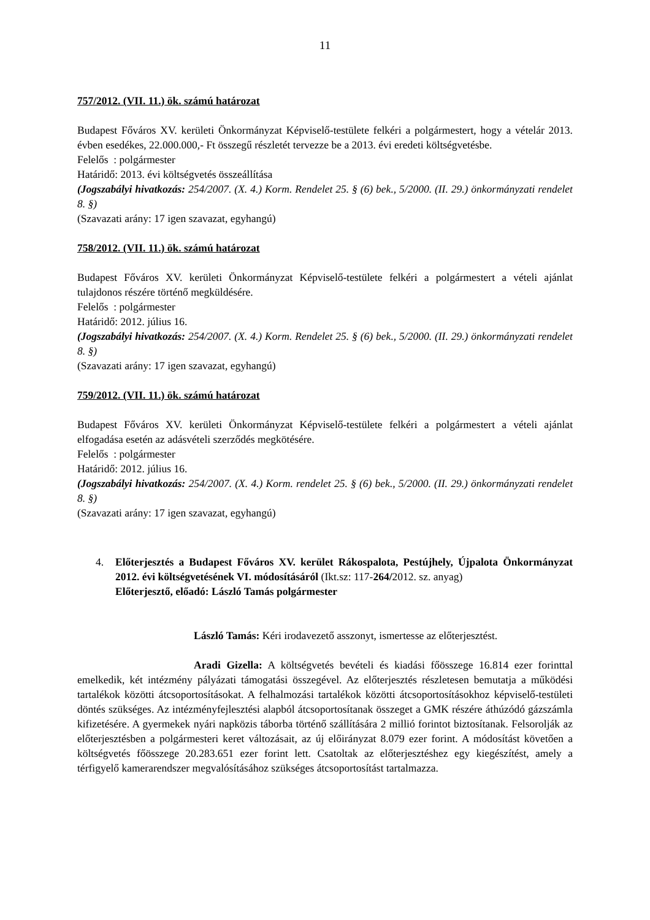11
757/2012. (VII. 11.) ök. számú határozat
Budapest Főváros XV. kerületi Önkormányzat Képviselő-testülete felkéri a polgármestert, hogy a vételár 2013. évben esedékes, 22.000.000,- Ft összegű részletét tervezze be a 2013. évi eredeti költségvetésbe.
Felelős : polgármester
Határidő: 2013. évi költségvetés összeállítása
(Jogszabályi hivatkozás: 254/2007. (X. 4.) Korm. Rendelet 25. § (6) bek., 5/2000. (II. 29.) önkormányzati rendelet 8. §)
(Szavazati arány: 17 igen szavazat, egyhangú)
758/2012. (VII. 11.) ök. számú határozat
Budapest Főváros XV. kerületi Önkormányzat Képviselő-testülete felkéri a polgármestert a vételi ajánlat tulajdonos részére történő megküldésére.
Felelős : polgármester
Határidő: 2012. július 16.
(Jogszabályi hivatkozás: 254/2007. (X. 4.) Korm. Rendelet 25. § (6) bek., 5/2000. (II. 29.) önkormányzati rendelet 8. §)
(Szavazati arány: 17 igen szavazat, egyhangú)
759/2012. (VII. 11.) ök. számú határozat
Budapest Főváros XV. kerületi Önkormányzat Képviselő-testülete felkéri a polgármestert a vételi ajánlat elfogadása esetén az adásvételi szerződés megkötésére.
Felelős : polgármester
Határidő: 2012. július 16.
(Jogszabályi hivatkozás: 254/2007. (X. 4.) Korm. rendelet 25. § (6) bek., 5/2000. (II. 29.) önkormányzati rendelet 8. §)
(Szavazati arány: 17 igen szavazat, egyhangú)
4. Előterjesztés a Budapest Főváros XV. kerület Rákospalota, Pestújhely, Újpalota Önkormányzat 2012. évi költségvetésének VI. módosításáról (Ikt.sz: 117-264/2012. sz. anyag)
Előterjesztő, előadó: László Tamás polgármester
László Tamás: Kéri irodavezető asszonyt, ismertesse az előterjesztést.
Aradi Gizella: A költségvetés bevételi és kiadási főösszege 16.814 ezer forinttal emelkedik, két intézmény pályázati támogatási összegével. Az előterjesztés részletesen bemutatja a működési tartalékok közötti átcsoportosításokat. A felhalmozási tartalékok közötti átcsoportosításokhoz képviselő-testületi döntés szükséges. Az intézményfejlesztési alapból átcsoportosítanak összeget a GMK részére áthúzódó gázszámla kifizetésére. A gyermekek nyári napközis táborba történő szállítására 2 millió forintot biztosítanak. Felsorolják az előterjesztésben a polgármesteri keret változásait, az új előirányzat 8.079 ezer forint. A módosítást követően a költségvetés főösszege 20.283.651 ezer forint lett. Csatoltak az előterjesztéshez egy kiegészítést, amely a térfigyelő kamerarendszer megvalósításához szükséges átcsoportosítást tartalmazza.